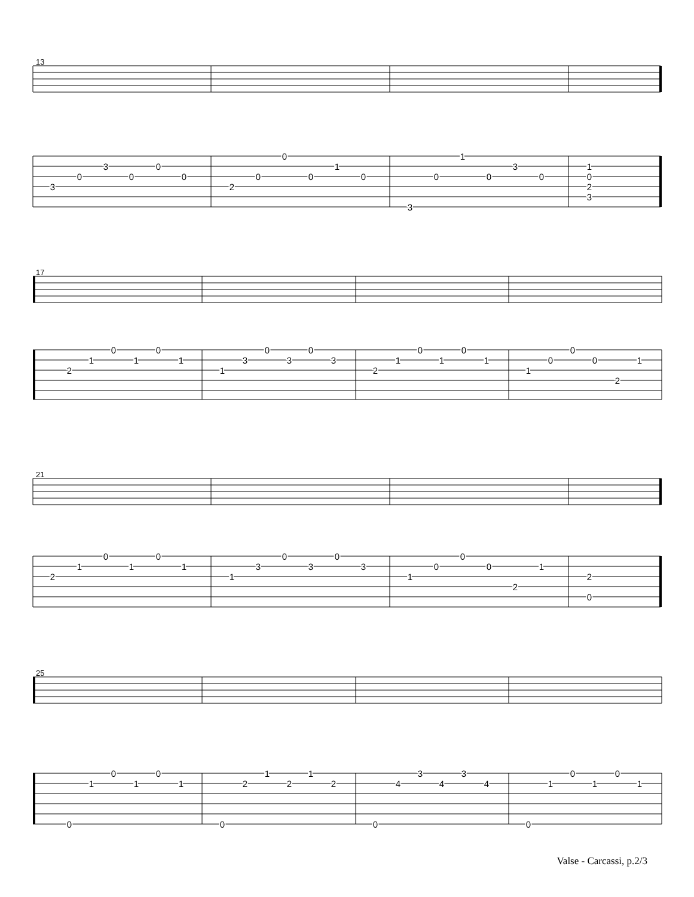13
3
0
3
0
0
0
2
0
0
0
1
0
3
0
1
0
3
0
1
0
2
3
17
2
1
0
1
0
1
1
3
0
3
0
3
2
1
0
1
0
1
1
0
0
0
2
1
21
2
1
0
1
0
1
1
3
0
3
0
3
1
0
0
0
2
1
2
0
25
0
1
0
1
0
1
0
2
1
2
1
2
0
4
3
4
3
4
0
1
0
1
0
1
Valse - Carcassi, p.2/3